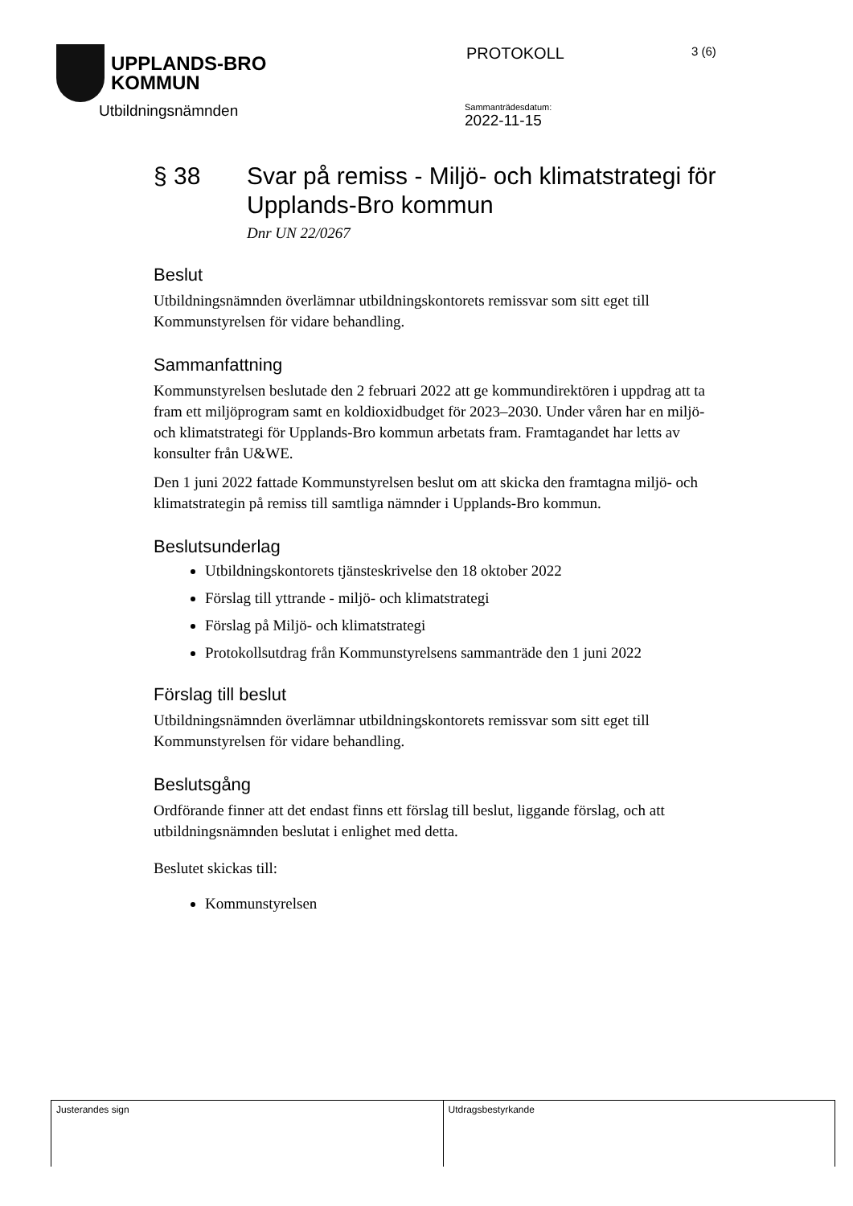UPPLANDS-BRO
KOMMUN
PROTOKOLL
3 (6)
Utbildningsnämnden
Sammanträdesdatum:
2022-11-15
§ 38 Svar på remiss - Miljö- och klimatstrategi för Upplands-Bro kommun
Dnr UN 22/0267
Beslut
Utbildningsnämnden överlämnar utbildningskontorets remissvar som sitt eget till Kommunstyrelsen för vidare behandling.
Sammanfattning
Kommunstyrelsen beslutade den 2 februari 2022 att ge kommundirektören i uppdrag att ta fram ett miljöprogram samt en koldioxidbudget för 2023–2030. Under våren har en miljö- och klimatstrategi för Upplands-Bro kommun arbetats fram. Framtagandet har letts av konsulter från U&WE.
Den 1 juni 2022 fattade Kommunstyrelsen beslut om att skicka den framtagna miljö- och klimatstrategin på remiss till samtliga nämnder i Upplands-Bro kommun.
Beslutsunderlag
Utbildningskontorets tjänsteskrivelse den 18 oktober 2022
Förslag till yttrande - miljö- och klimatstrategi
Förslag på Miljö- och klimatstrategi
Protokollsutdrag från Kommunstyrelsens sammanträde den 1 juni 2022
Förslag till beslut
Utbildningsnämnden överlämnar utbildningskontorets remissvar som sitt eget till Kommunstyrelsen för vidare behandling.
Beslutsgång
Ordförande finner att det endast finns ett förslag till beslut, liggande förslag, och att utbildningsnämnden beslutat i enlighet med detta.
Beslutet skickas till:
Kommunstyrelsen
Justerandes sign Utdragsbestyrkande